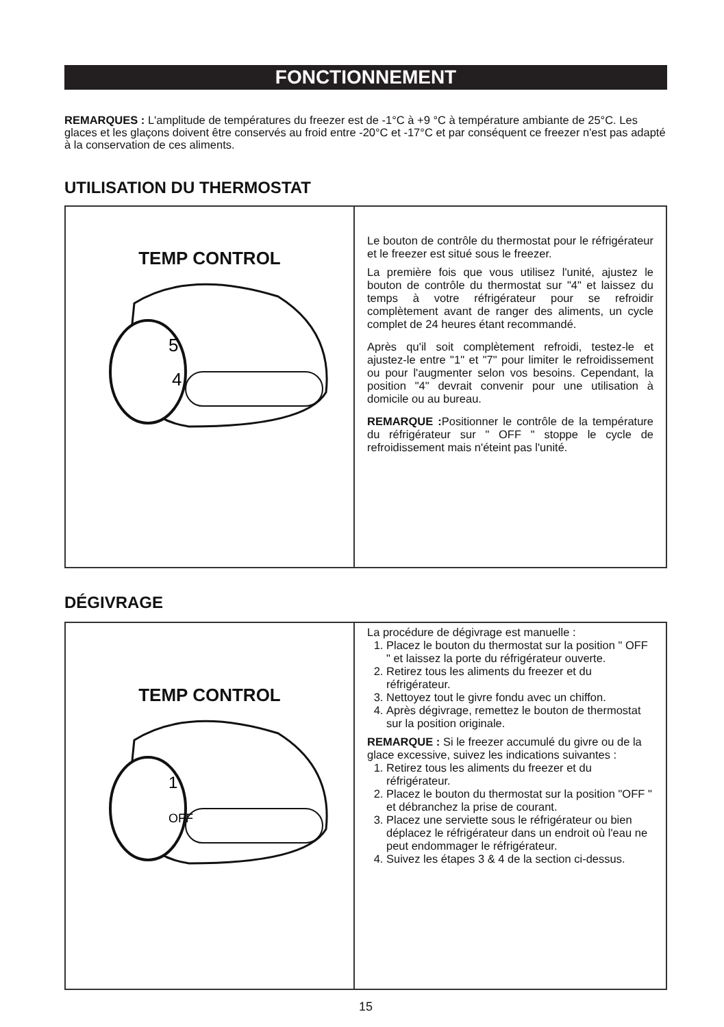FONCTIONNEMENT
REMARQUES : L'amplitude de températures du freezer est de -1°C à +9 °C à température ambiante de 25°C. Les glaces et les glaçons doivent être conservés au froid entre -20°C et -17°C et par conséquent ce freezer n'est pas adapté à la conservation de ces aliments.
UTILISATION DU THERMOSTAT
TEMP CONTROL
5
4
Le bouton de contrôle du thermostat pour le réfrigérateur et le freezer est situé sous le freezer.
La première fois que vous utilisez l'unité, ajustez le bouton de contrôle du thermostat sur "4" et laissez du temps à votre réfrigérateur pour se refroidir complètement avant de ranger des aliments, un cycle complet de 24 heures étant recommandé.
Après qu'il soit complètement refroidi, testez-le et ajustez-le entre "1" et "7" pour limiter le refroidissement ou pour l'augmenter selon vos besoins. Cependant, la position "4" devrait convenir pour une utilisation à domicile ou au bureau.
REMARQUE : Positionner le contrôle de la température du réfrigérateur sur " OFF " stoppe le cycle de refroidissement mais n'éteint pas l'unité.
DÉGIVRAGE
TEMP CONTROL
1
OFF
La procédure de dégivrage est manuelle :
1. Placez le bouton du thermostat sur la position " OFF " et laissez la porte du réfrigérateur ouverte.
2. Retirez tous les aliments du freezer et du réfrigérateur.
3. Nettoyez tout le givre fondu avec un chiffon.
4. Après dégivrage, remettez le bouton de thermostat sur la position originale.
REMARQUE : Si le freezer accumulé du givre ou de la glace excessive, suivez les indications suivantes :
1. Retirez tous les aliments du freezer et du réfrigérateur.
2. Placez le bouton du thermostat sur la position "OFF " et débranchez la prise de courant.
3. Placez une serviette sous le réfrigérateur ou bien déplacez le réfrigérateur dans un endroit où l'eau ne peut endommager le réfrigérateur.
4. Suivez les étapes 3 & 4 de la section ci-dessus.
15